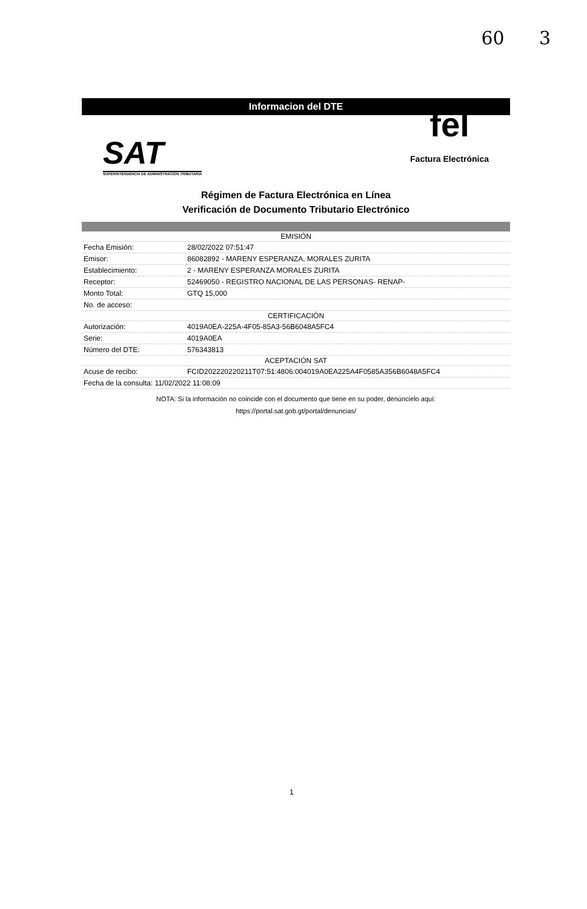60 3
Informacion del DTE
SAT
SUPERINTENDENCIA DE ADMINISTRACION TRIBUTARIA
fel
Factura Electrónica
Régimen de Factura Electrónica en Línea
Verificación de Documento Tributario Electrónico
| EMISIÓN | |
| --- | --- |
| Fecha Emisión: | 28/02/2022 07:51:47 |
| Emisor: | 86082892 - MARENY ESPERANZA, MORALES ZURITA |
| Establecimiento: | 2 - MARENY ESPERANZA MORALES ZURITA |
| Receptor: | 52469050 - REGISTRO NACIONAL DE LAS PERSONAS- RENAP- |
| Monto Total: | GTQ 15,000 |
| No. de acceso: | |
| CERTIFICACIÓN | |
| Autorización: | 4019A0EA-225A-4F05-85A3-56B6048A5FC4 |
| Serie: | 4019A0EA |
| Número del DTE: | 576343813 |
| ACEPTACIÓN SAT | |
| Acuse de recibo: | FCID20222022021​1T07:51:4806:004019A0EA225A4F0585A356B6048A5FC4 |
| Fecha de la consulta: 11/02/2022 11:08:09 | |
NOTA: Si la información no coincide con el documento que tiene en su poder, denúncielo aquí:
https://portal.sat.gob.gt/portal/denuncias/
1